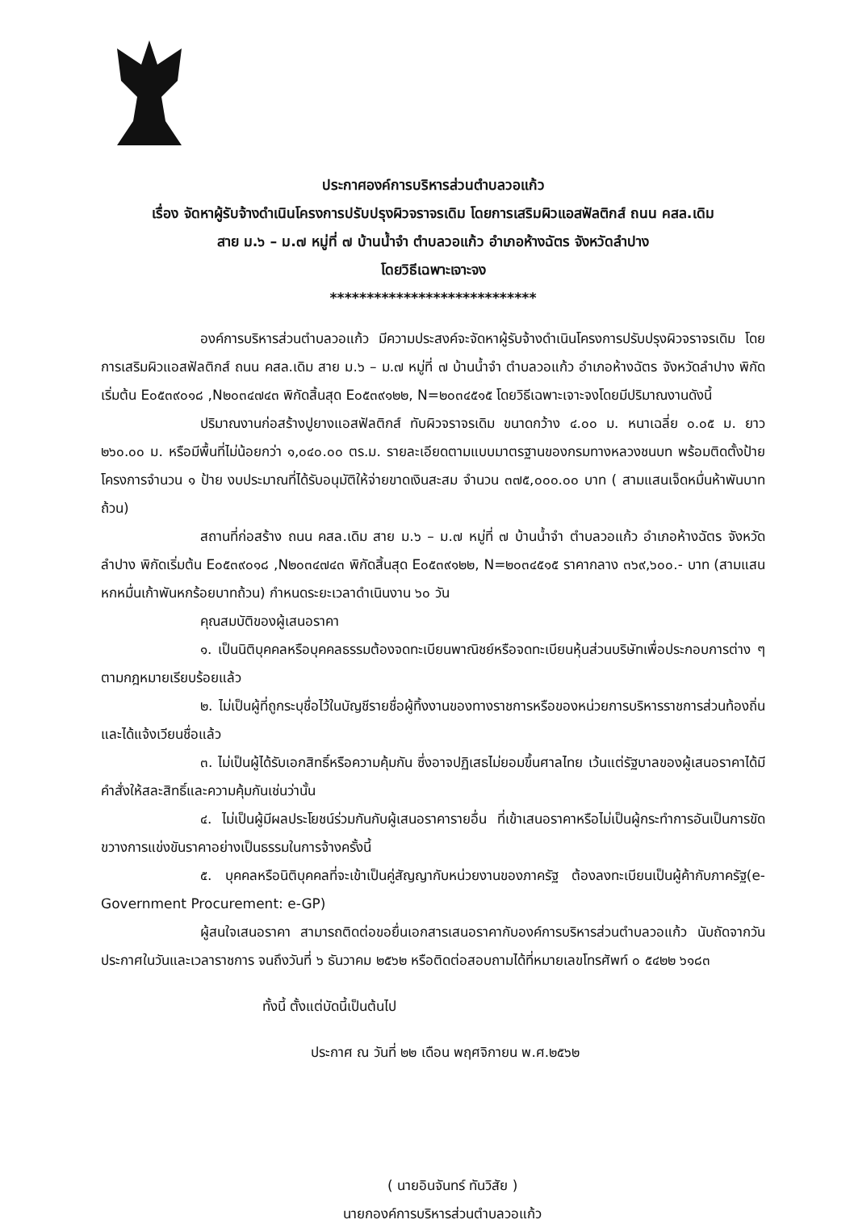ประกาศองค์การบริหารส่วนตำบลวอแก้ว
เรื่อง จัดหาผู้รับจ้างดำเนินโครงการปรับปรุงผิวจราจรเดิม โดยการเสริมผิวแอสฟัลติกส์ ถนน คสล.เดิม
สาย ม.๖ – ม.๗ หมู่ที่ ๗ บ้านน้ำจำ ตำบลวอแก้ว อำเภอห้างฉัตร จังหวัดลำปาง
โดยวิธีเฉพาะเจาะจง
****************************
องค์การบริหารส่วนตำบลวอแก้ว มีความประสงค์จะจัดหาผู้รับจ้างดำเนินโครงการปรับปรุงผิวจราจรเดิม โดยการเสริมผิวแอสฟัลติกส์ ถนน คสล.เดิม สาย ม.๖ – ม.๗ หมู่ที่ ๗ บ้านน้ำจำ ตำบลวอแก้ว อำเภอห้างฉัตร จังหวัดลำปาง พิกัดเริ่มต้น E๐๕๓๙๐๑๘ ,N๒๐๓๔๗๔๓ พิกัดสิ้นสุด E๐๕๓๙๑๒๒, N=๒๐๓๔๕๑๕ โดยวิธีเฉพาะเจาะจงโดยมีปริมาณงานดังนี้
ปริมาณงานก่อสร้างปูยางแอสฟัลติกส์ ทับผิวจราจรเดิม ขนาดกว้าง ๔.๐๐ ม. หนาเฉลี่ย ๐.๐๕ ม. ยาว ๒๖๐.๐๐ ม. หรือมีพื้นที่ไม่น้อยกว่า ๑,๐๔๐.๐๐ ตร.ม. รายละเอียดตามแบบมาตรฐานของกรมทางหลวงชนบท พร้อมติดตั้งป้ายโครงการจำนวน ๑ ป้าย งบประมาณที่ได้รับอนุมัติให้จ่ายขาดเงินสะสม จำนวน ๓๗๕,๐๐๐.๐๐ บาท ( สามแสนเจ็ดหมื่นห้าพันบาทถ้วน)
สถานที่ก่อสร้าง ถนน คสล.เดิม สาย ม.๖ – ม.๗ หมู่ที่ ๗ บ้านน้ำจำ ตำบลวอแก้ว อำเภอห้างฉัตร จังหวัดลำปาง พิกัดเริ่มต้น E๐๕๓๙๐๑๘ ,N๒๐๓๔๗๔๓ พิกัดสิ้นสุด E๐๕๓๙๑๒๒, N=๒๐๓๔๕๑๕ ราคากลาง ๓๖๙,๖๐๐.- บาท (สามแสนหกหมื่นเก้าพันหกร้อยบาทถ้วน) กำหนดระยะเวลาดำเนินงาน ๖๐ วัน
คุณสมบัติของผู้เสนอราคา
๑. เป็นนิติบุคคลหรือบุคคลธรรมต้องจดทะเบียนพาณิชย์หรือจดทะเบียนหุ้นส่วนบริษัทเพื่อประกอบการต่าง ๆ ตามกฎหมายเรียบร้อยแล้ว
๒. ไม่เป็นผู้ที่ถูกระบุชื่อไว้ในบัญชีรายชื่อผู้ทิ้งงานของทางราชการหรือของหน่วยการบริหารราชการส่วนท้องถิ่นและได้แจ้งเวียนชื่อแล้ว
๓. ไม่เป็นผู้ได้รับเอกสิทธิ์หรือความคุ้มกัน ซึ่งอาจปฏิเสธไม่ยอมขึ้นศาลไทย เว้นแต่รัฐบาลของผู้เสนอราคาได้มีคำสั่งให้สละสิทธิ์และความคุ้มกันเช่นว่านั้น
๔. ไม่เป็นผู้มีผลประโยชน์ร่วมกันกับผู้เสนอราคารายอื่น ที่เข้าเสนอราคาหรือไม่เป็นผู้กระทำการอันเป็นการขัดขวางการแข่งขันราคาอย่างเป็นธรรมในการจ้างครั้งนี้
๕. บุคคลหรือนิติบุคคลที่จะเข้าเป็นคู่สัญญากับหน่วยงานของภาครัฐ ต้องลงทะเบียนเป็นผู้ค้ากับภาครัฐ(e-Government Procurement: e-GP)
ผู้สนใจเสนอราคา สามารถติดต่อขอยื่นเอกสารเสนอราคากับองค์การบริหารส่วนตำบลวอแก้ว นับถัดจากวันประกาศในวันและเวลาราชการ จนถึงวันที่ ๖ ธันวาคม ๒๕๖๒ หรือติดต่อสอบถามได้ที่หมายเลขโทรศัพท์ ๐ ๕๔๒๒ ๖๑๘๓
ทั้งนี้ ตั้งแต่บัดนี้เป็นต้นไป
ประกาศ ณ วันที่ ๒๒ เดือน พฤศจิกายน พ.ศ.๒๕๖๒
( นายอินจันทร์ ทันวิสัย )
นายกองค์การบริหารส่วนตำบลวอแก้ว